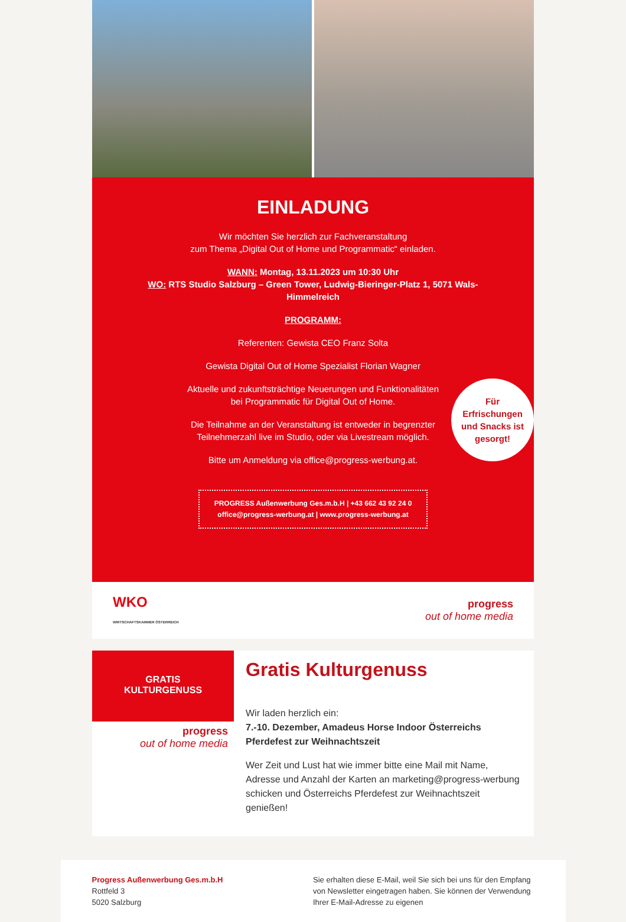EINLADUNG
Wir möchten Sie herzlich zur Fachveranstaltung
zum Thema „Digital Out of Home und Programmatic“ einladen.
WANN: Montag, 13.11.2023 um 10:30 Uhr
WO: RTS Studio Salzburg – Green Tower, Ludwig-Bieringer-Platz 1, 5071 Wals-Himmelreich
PROGRAMM:
Referenten: Gewista CEO Franz Solta
Gewista Digital Out of Home Spezialist Florian Wagner
Aktuelle und zukunftsträchtige Neuerungen und Funktionalitäten
bei Programmatic für Digital Out of Home.
Die Teilnahme an der Veranstaltung ist entweder in begrenzter
Teilnehmerzahl live im Studio, oder via Livestream möglich.
Bitte um Anmeldung via office@progress-werbung.at.
PROGRESS Außenwerbung Ges.m.b.H | +43 662 43 92 24 0
office@progress-werbung.at | www.progress-werbung.at
Für
Erfrischungen
und Snacks ist
gesorgt!
WKO
WIRTSCHAFTSKAMMER ÖSTERREICH
progress
out of home media
GRATIS
KULTURGENUSS
progress
out of home media
Gratis Kulturgenuss
Wir laden herzlich ein:
7.-10. Dezember, Amadeus Horse Indoor Österreichs Pferdefest zur Weihnachtszeit
Wer Zeit und Lust hat wie immer bitte eine Mail mit Name, Adresse und Anzahl der Karten an marketing@progress-werbung schicken und Österreichs Pferdefest zur Weihnachtszeit genießen!
Progress Außenwerbung Ges.m.b.H
Rottfeld 3
5020 Salzburg
Sie erhalten diese E-Mail, weil Sie sich bei uns für den Empfang von Newsletter eingetragen haben. Sie können der Verwendung Ihrer E-Mail-Adresse zu eigenen